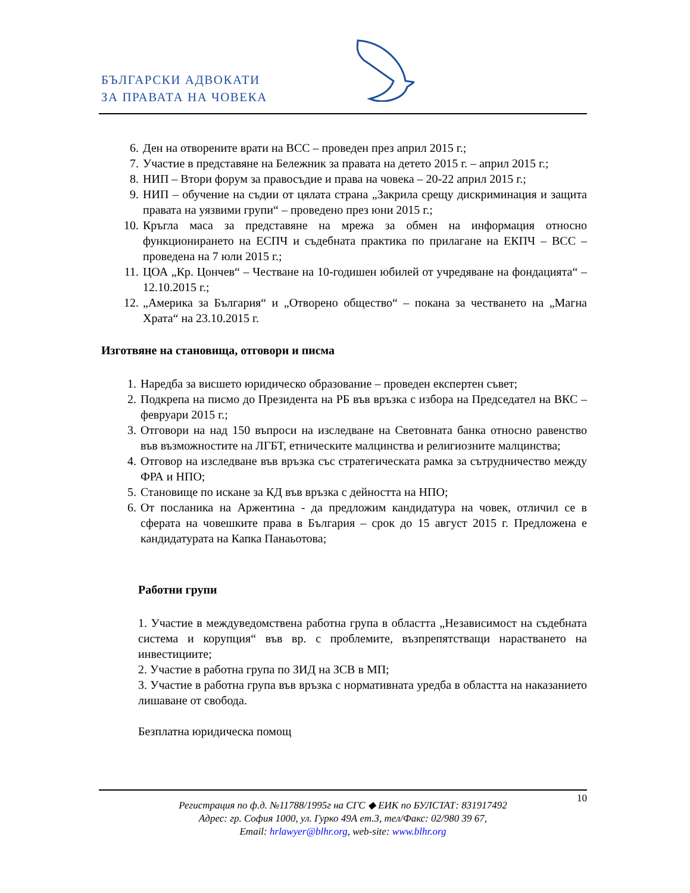БЪЛГАРСКИ АДВОКАТИ
ЗА ПРАВАТА НА ЧОВЕКА
6. Ден на отворените врати на ВСС – проведен през април 2015 г.;
7. Участие в представяне на Бележник за правата на детето 2015 г. – април 2015 г.;
8. НИП – Втори форум за правосъдие и права на човека – 20-22 април 2015 г.;
9. НИП – обучение на съдии от цялата страна „Закрила срещу дискриминация и защита правата на уязвими групи“ – проведено през юни 2015 г.;
10. Кръгла маса за представяне на мрежа за обмен на информация относно функционирането на ЕСПЧ и съдебната практика по прилагане на ЕКПЧ – ВСС – проведена на 7 юли 2015 г.;
11. ЦОА „Кр. Цончев“ – Честване на 10-годишен юбилей от учредяване на фондацията“ – 12.10.2015 г.;
12. „Америка за България“ и „Отворено общество“ – покана за честването на „Магна Храта“ на 23.10.2015 г.
Изготвяне на становища, отговори и писма
1. Наредба за висшето юридическо образование – проведен експертен съвет;
2. Подкрепа на писмо до Президента на РБ във връзка с избора на Председател на ВКС – февруари 2015 г.;
3. Отговори на над 150 въпроси на изследване на Световната банка относно равенство във възможностите на ЛГБТ, етническите малцинства и религиозните малцинства;
4. Отговор на изследване във връзка със стратегическата рамка за сътрудничество между ФРА и НПО;
5. Становище по искане за КД във връзка с дейността на НПО;
6. От посланика на Аржентина - да предложим кандидатура на човек, отличил се в сферата на човешките права в България – срок до 15 август 2015 г. Предложена е кандидатурата на Капка Панаьотова;
Работни групи
1. Участие в междуведомствена работна група в областта „Независимост на съдебната система и корупция“ във вр. с проблемите, възпрепятстващи нарастването на инвестициите;
2. Участие в работна група по ЗИД на ЗСВ в МП;
3. Участие в работна група във връзка с нормативната уредба в областта на наказанието лишаване от свобода.
Безплатна юридическа помощ
10
Регистрация по ф.д. №11788/1995г на СГС ◆ ЕИК по БУЛСТАТ: 831917492
Адрес: гр. София 1000, ул. Гурко 49А ет.3, тел/Факс: 02/980 39 67,
Email: hrlawyer@blhr.org, web-site: www.blhr.org